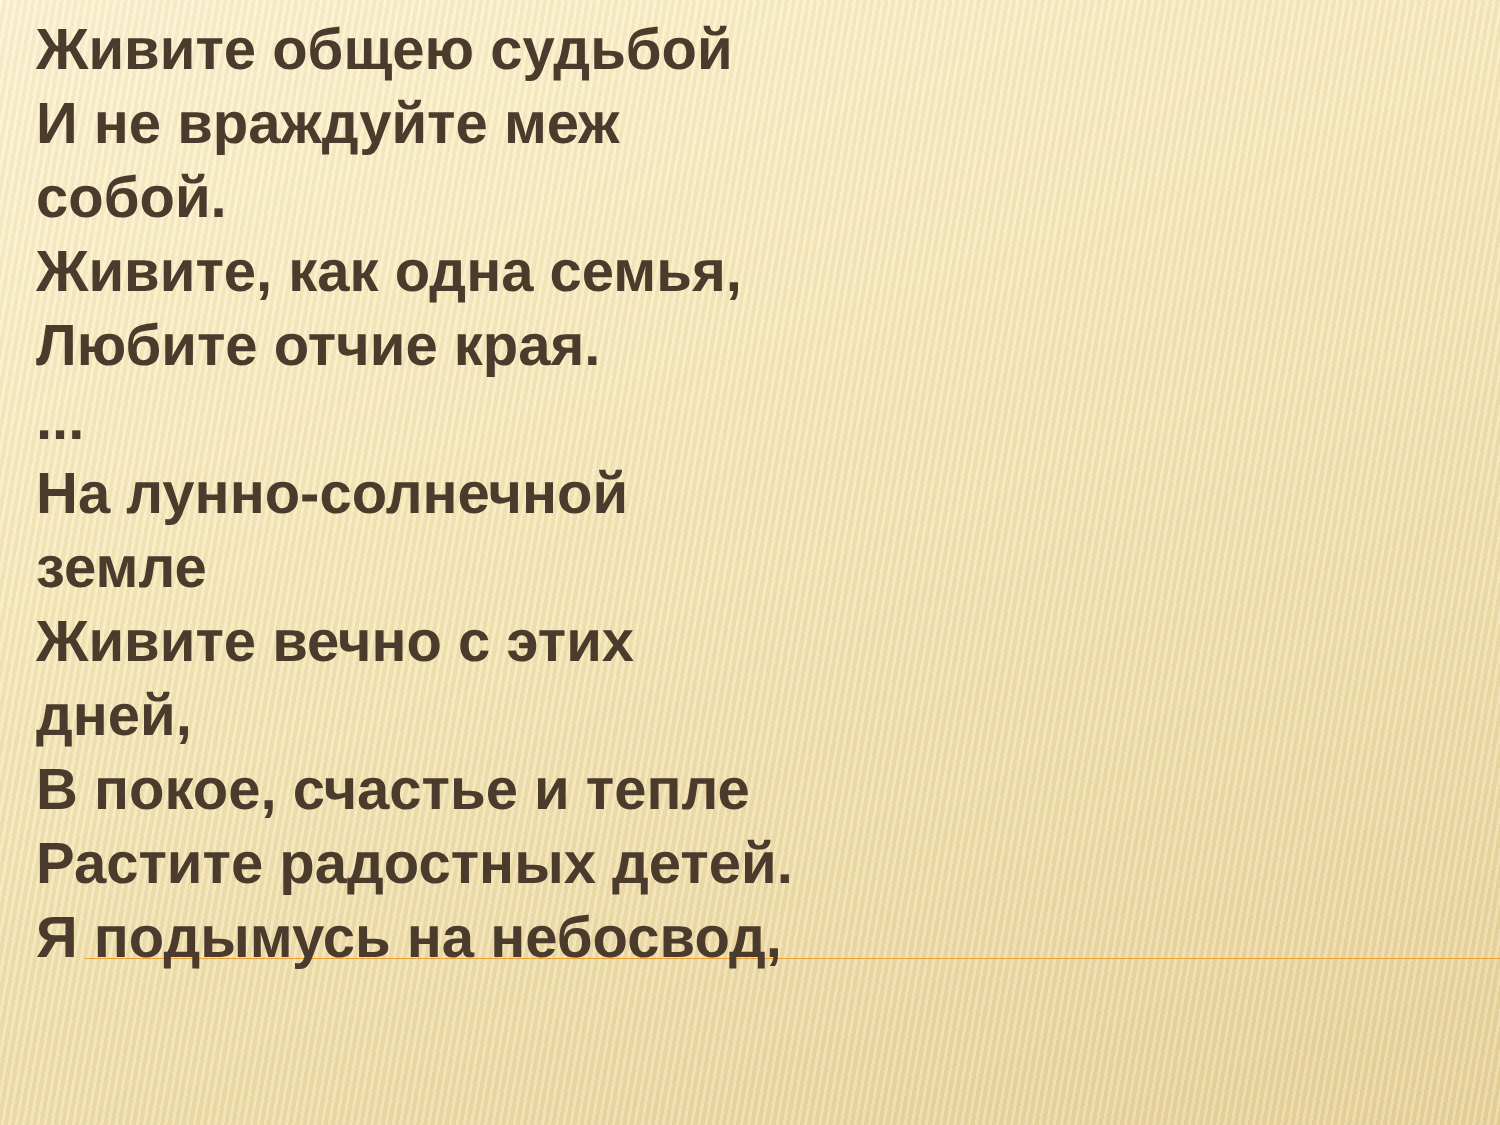Живите общею судьбой
И не враждуйте меж собой.
Живите, как одна семья,
Любите отчие края.
...
На лунно-солнечной земле
Живите вечно с этих дней,
В покое, счастье и тепле
Растите радостных детей.
Я подымусь на небосвод,